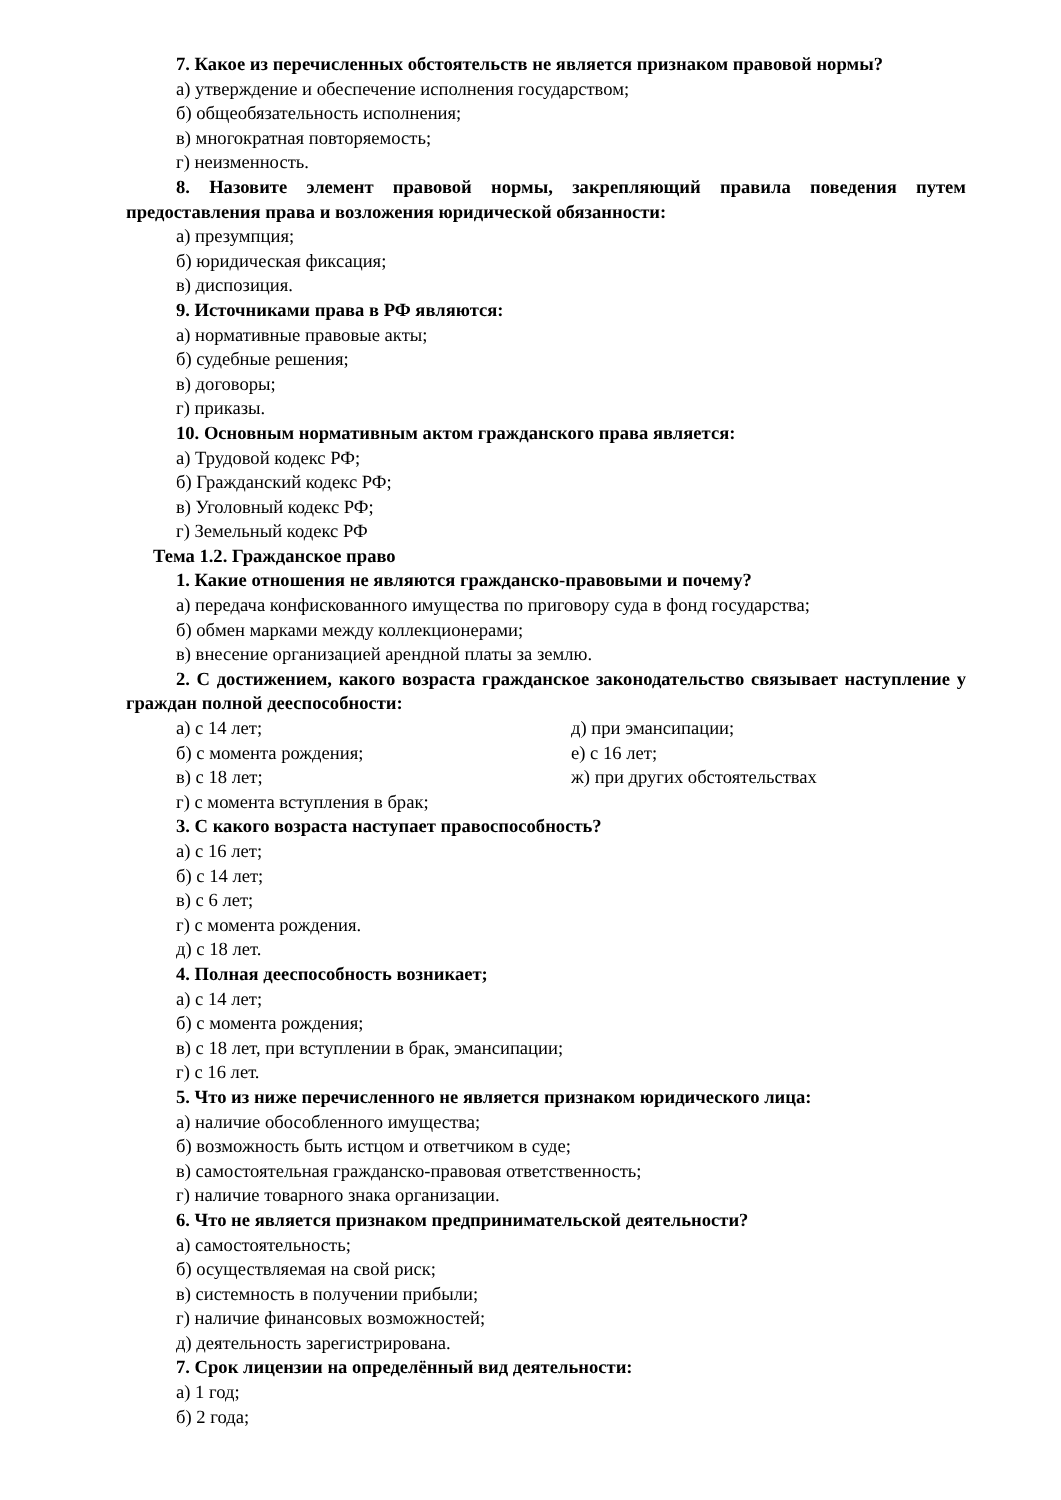7. Какое из перечисленных обстоятельств не является признаком правовой нормы?
а) утверждение и обеспечение исполнения государством;
б) общеобязательность исполнения;
в) многократная повторяемость;
г) неизменность.
8. Назовите элемент правовой нормы, закрепляющий правила поведения путем предоставления права и возложения юридической обязанности:
а) презумпция;
б) юридическая фиксация;
в) диспозиция.
9. Источниками права в РФ являются:
а) нормативные правовые акты;
б) судебные решения;
в) договоры;
г) приказы.
10. Основным нормативным актом гражданского права является:
а) Трудовой кодекс РФ;
б) Гражданский кодекс РФ;
в) Уголовный кодекс РФ;
г) Земельный кодекс РФ
Тема 1.2. Гражданское право
1. Какие отношения не являются гражданско-правовыми и почему?
а) передача конфискованного имущества по приговору суда в фонд государства;
б) обмен марками между коллекционерами;
в) внесение организацией арендной платы за землю.
2. С достижением, какого возраста гражданское законодательство связывает наступление у граждан полной дееспособности:
а) с 14 лет; д) при эмансипации;
б) с момента рождения; е) с 16 лет;
в) с 18 лет; ж) при других обстоятельствах
г) с момента вступления в брак;
3. С какого возраста наступает правоспособность?
а) с 16 лет;
б) с 14 лет;
в) с 6 лет;
г) с момента рождения.
д) с 18 лет.
4. Полная дееспособность возникает;
а) с 14 лет;
б) с момента рождения;
в) с 18 лет, при вступлении в брак, эмансипации;
г) с 16 лет.
5. Что из ниже перечисленного не является признаком юридического лица:
а) наличие обособленного имущества;
б) возможность быть истцом и ответчиком в суде;
в) самостоятельная гражданско-правовая ответственность;
г) наличие товарного знака организации.
6. Что не является признаком предпринимательской деятельности?
а) самостоятельность;
б) осуществляемая на свой риск;
в) системность в получении прибыли;
г) наличие финансовых возможностей;
д) деятельность зарегистрирована.
7. Срок лицензии на определённый вид деятельности:
а) 1 год;
б) 2 года;